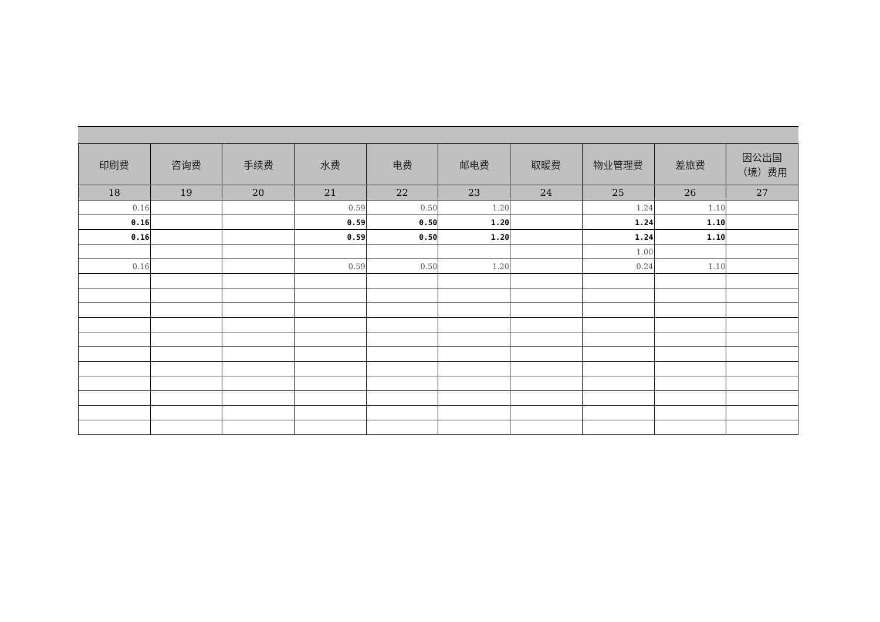| 印刷费 | 咨询费 | 手续费 | 水费 | 电费 | 邮电费 | 取暖费 | 物业管理费 | 差旅费 | 因公出国 （境）费用 |
| --- | --- | --- | --- | --- | --- | --- | --- | --- | --- |
| 18 | 19 | 20 | 21 | 22 | 23 | 24 | 25 | 26 | 27 |
| 0.16 | | | 0.59 | 0.50 | 1.20 | | 1.24 | 1.10 | |
| 0.16 | | | 0.59 | 0.50 | 1.20 | | 1.24 | 1.10 | |
| 0.16 | | | 0.59 | 0.50 | 1.20 | | 1.24 | 1.10 | |
| | | | | | | | 1.00 | | |
| 0.16 | | | 0.59 | 0.50 | 1.20 | | 0.24 | 1.10 | |